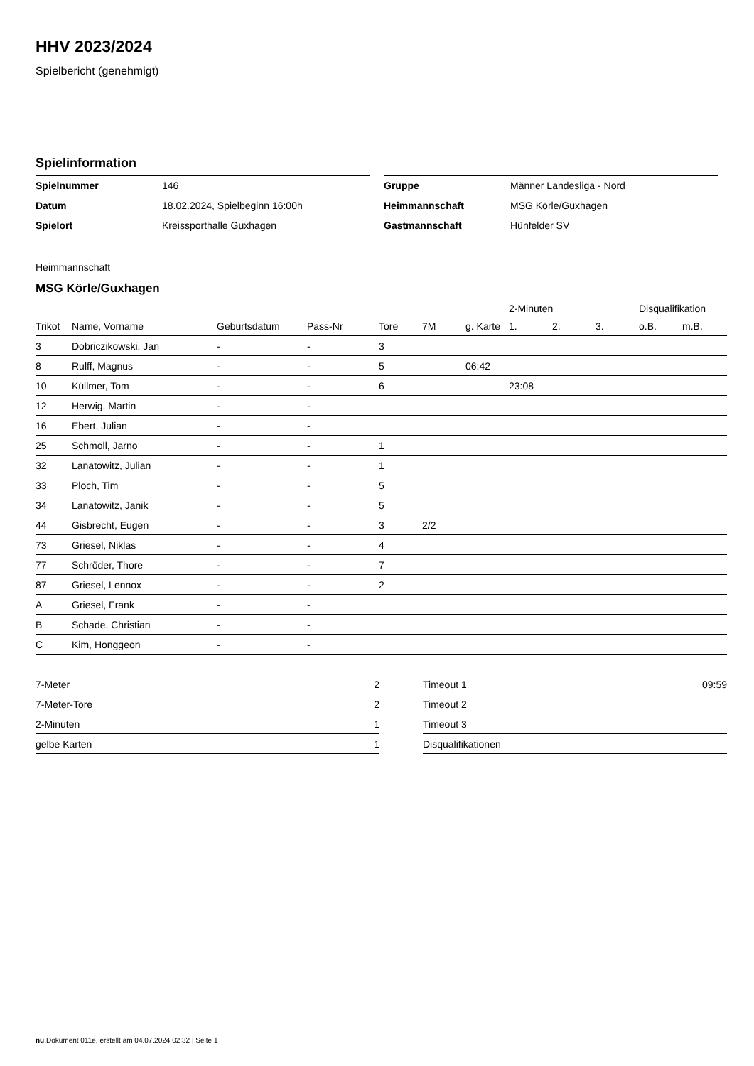HHV 2023/2024
Spielbericht (genehmigt)
Spielinformation
| Spielnummer | 146 |
| Datum | 18.02.2024, Spielbeginn 16:00h |
| Spielort | Kreissporthalle Guxhagen |
| Gruppe | Männer Landesliga - Nord |
| Heimmannschaft | MSG Körle/Guxhagen |
| Gastmannschaft | Hünfelder SV |
Heimmannschaft
MSG Körle/Guxhagen
| | | | | | | | 2-Minuten | | | Disqualifikation | |
| --- | --- | --- | --- | --- | --- | --- | --- | --- | --- | --- | --- |
| Trikot | Name, Vorname | Geburtsdatum | Pass-Nr | Tore | 7M | g. Karte | 1. | 2. | 3. | o.B. | m.B. |
| 3 | Dobriczikowski, Jan | - | - | 3 | | | | | | | |
| 8 | Rulff, Magnus | - | - | 5 | | 06:42 | | | | | |
| 10 | Küllmer, Tom | - | - | 6 | | | 23:08 | | | | |
| 12 | Herwig, Martin | - | - | | | | | | | | |
| 16 | Ebert, Julian | - | - | | | | | | | | |
| 25 | Schmoll, Jarno | - | - | 1 | | | | | | | |
| 32 | Lanatowitz, Julian | - | - | 1 | | | | | | | |
| 33 | Ploch, Tim | - | - | 5 | | | | | | | |
| 34 | Lanatowitz, Janik | - | - | 5 | | | | | | | |
| 44 | Gisbrecht, Eugen | - | - | 3 | 2/2 | | | | | | |
| 73 | Griesel, Niklas | - | - | 4 | | | | | | | |
| 77 | Schröder, Thore | - | - | 7 | | | | | | | |
| 87 | Griesel, Lennox | - | - | 2 | | | | | | | |
| A | Griesel, Frank | - | - | | | | | | | | |
| B | Schade, Christian | - | - | | | | | | | | |
| C | Kim, Honggeon | - | - | | | | | | | | |
| 7-Meter | 2 |
| 7-Meter-Tore | 2 |
| 2-Minuten | 1 |
| gelbe Karten | 1 |
| Timeout 1 | 09:59 |
| Timeout 2 | |
| Timeout 3 | |
| Disqualifikationen | |
nu.Dokument 011e, erstellt am 04.07.2024 02:32 | Seite 1